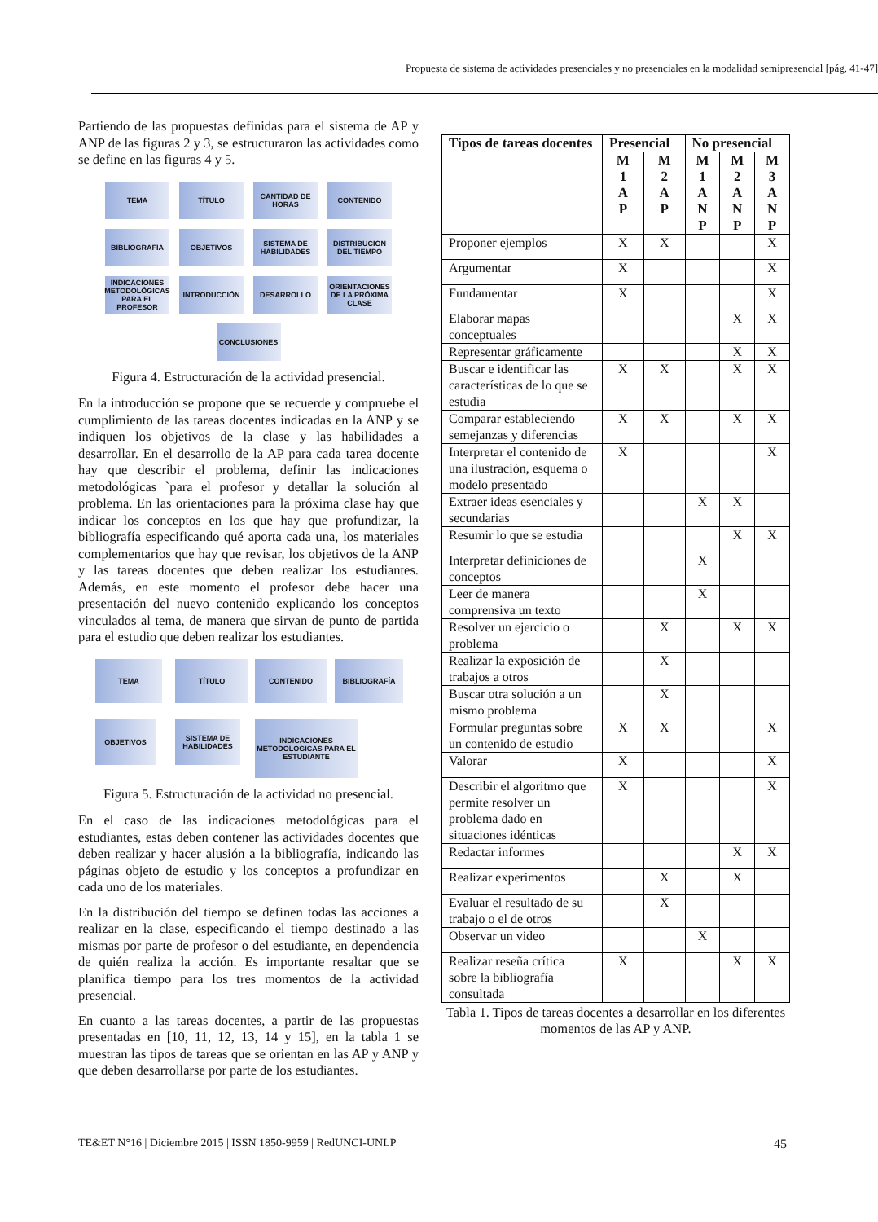Propuesta de sistema de actividades presenciales y no presenciales en la modalidad semipresencial [pág. 41-47]
Partiendo de las propuestas definidas para el sistema de AP y ANP de las figuras 2 y 3, se estructuraron las actividades como se define en las figuras 4 y 5.
TEMA
TÍTULO
CANTIDAD DE HORAS
CONTENIDO
BIBLIOGRAFÍA
OBJETIVOS
SISTEMA DE HABILIDADES
DISTRIBUCIÓN DEL TIEMPO
INDICACIONES METODOLÓGICAS PARA EL PROFESOR
INTRODUCCIÓN
DESARROLLO
ORIENTACIONES DE LA PRÓXIMA CLASE
CONCLUSIONES
Figura 4. Estructuración de la actividad presencial.
En la introducción se propone que se recuerde y compruebe el cumplimiento de las tareas docentes indicadas en la ANP y se indiquen los objetivos de la clase y las habilidades a desarrollar. En el desarrollo de la AP para cada tarea docente hay que describir el problema, definir las indicaciones metodológicas `para el profesor y detallar la solución al problema. En las orientaciones para la próxima clase hay que indicar los conceptos en los que hay que profundizar, la bibliografía especificando qué aporta cada una, los materiales complementarios que hay que revisar, los objetivos de la ANP y las tareas docentes que deben realizar los estudiantes. Además, en este momento el profesor debe hacer una presentación del nuevo contenido explicando los conceptos vinculados al tema, de manera que sirvan de punto de partida para el estudio que deben realizar los estudiantes.
TEMA
TÍTULO
CONTENIDO
BIBLIOGRAFÍA
OBJETIVOS
SISTEMA DE HABILIDADES
INDICACIONES METODOLÓGICAS PARA EL ESTUDIANTE
Figura 5. Estructuración de la actividad no presencial.
En el caso de las indicaciones metodológicas para el estudiantes, estas deben contener las actividades docentes que deben realizar y hacer alusión a la bibliografía, indicando las páginas objeto de estudio y los conceptos a profundizar en cada uno de los materiales.
En la distribución del tiempo se definen todas las acciones a realizar en la clase, especificando el tiempo destinado a las mismas por parte de profesor o del estudiante, en dependencia de quién realiza la acción. Es importante resaltar que se planifica tiempo para los tres momentos de la actividad presencial.
En cuanto a las tareas docentes, a partir de las propuestas presentadas en [10, 11, 12, 13, 14 y 15], en la tabla 1 se muestran las tipos de tareas que se orientan en las AP y ANP y que deben desarrollarse por parte de los estudiantes.
| Tipos de tareas docentes | Presencial | | No presencial | | |
| --- | --- | --- | --- | --- | --- |
| | M 1 A P | M 2 A P | M 1 A N P | M 2 A N P | M 3 A N P |
| Proponer ejemplos | X | X | | | X |
| Argumentar | X | | | | X |
| Fundamentar | X | | | | X |
| Elaborar mapas conceptuales | | | | X | X |
| Representar gráficamente | | | | X | X |
| Buscar e identificar las características de lo que se estudia | X | X | | X | X |
| Comparar estableciendo semejanzas y diferencias | X | X | | X | X |
| Interpretar el contenido de una ilustración, esquema o modelo presentado | X | | | | X |
| Extraer ideas esenciales y secundarias | | | X | X | |
| Resumir lo que se estudia | | | | X | X |
| Interpretar definiciones de conceptos | | | X | | |
| Leer de manera comprensiva un texto | | | X | | |
| Resolver un ejercicio o problema | | X | | X | X |
| Realizar la exposición de trabajos a otros | | X | | | |
| Buscar otra solución a un mismo problema | | X | | | |
| Formular preguntas sobre un contenido de estudio | X | X | | | X |
| Valorar | X | | | | X |
| Describir el algoritmo que permite resolver un problema dado en situaciones idénticas | X | | | | X |
| Redactar informes | | | | X | X |
| Realizar experimentos | | X | | X | |
| Evaluar el resultado de su trabajo o el de otros | | X | | | |
| Observar un video | | | X | | |
| Realizar reseña crítica sobre la bibliografía consultada | X | | | X | X |
Tabla 1. Tipos de tareas docentes a desarrollar en los diferentes momentos de las AP y ANP.
TE&ET N°16 | Diciembre 2015 | ISSN 1850-9959 | RedUNCI-UNLP 45